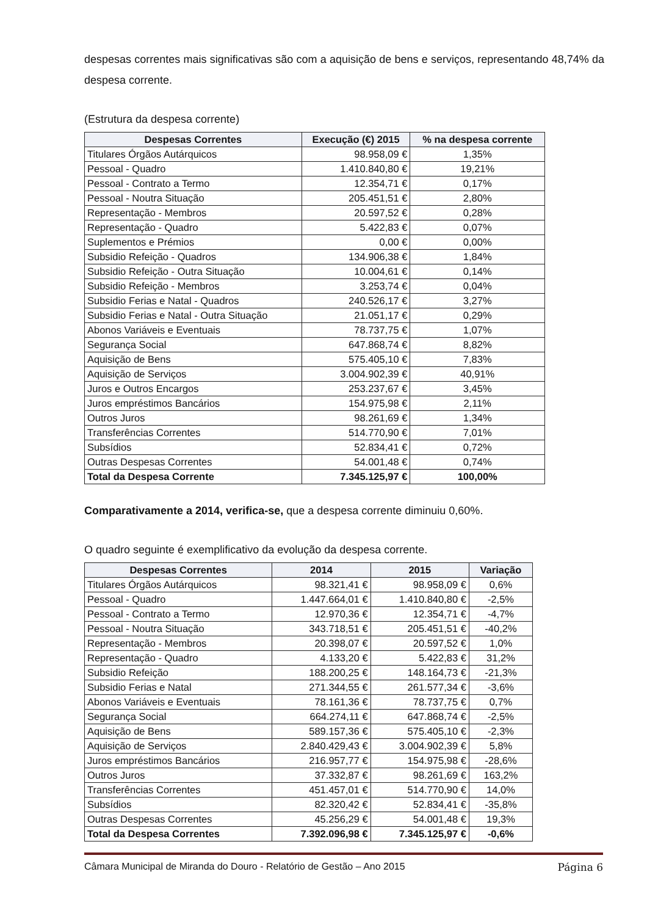despesas correntes mais significativas são com a aquisição de bens e serviços, representando 48,74% da despesa corrente.
(Estrutura da despesa corrente)
| Despesas Correntes | Execução (€) 2015 | % na despesa corrente |
| --- | --- | --- |
| Titulares Órgãos Autárquicos | 98.958,09 € | 1,35% |
| Pessoal - Quadro | 1.410.840,80 € | 19,21% |
| Pessoal - Contrato a Termo | 12.354,71 € | 0,17% |
| Pessoal - Noutra Situação | 205.451,51 € | 2,80% |
| Representação - Membros | 20.597,52 € | 0,28% |
| Representação - Quadro | 5.422,83 € | 0,07% |
| Suplementos e Prémios | 0,00 € | 0,00% |
| Subsidio Refeição - Quadros | 134.906,38 € | 1,84% |
| Subsidio Refeição - Outra Situação | 10.004,61 € | 0,14% |
| Subsidio Refeição - Membros | 3.253,74 € | 0,04% |
| Subsidio Ferias e Natal - Quadros | 240.526,17 € | 3,27% |
| Subsidio Ferias e Natal - Outra Situação | 21.051,17 € | 0,29% |
| Abonos Variáveis e Eventuais | 78.737,75 € | 1,07% |
| Segurança Social | 647.868,74 € | 8,82% |
| Aquisição de Bens | 575.405,10 € | 7,83% |
| Aquisição de Serviços | 3.004.902,39 € | 40,91% |
| Juros e Outros Encargos | 253.237,67 € | 3,45% |
| Juros empréstimos Bancários | 154.975,98 € | 2,11% |
| Outros Juros | 98.261,69 € | 1,34% |
| Transferências Correntes | 514.770,90 € | 7,01% |
| Subsídios | 52.834,41 € | 0,72% |
| Outras Despesas Correntes | 54.001,48 € | 0,74% |
| Total da Despesa Corrente | 7.345.125,97 € | 100,00% |
Comparativamente a 2014, verifica-se, que a despesa corrente diminuiu 0,60%.
O quadro seguinte é exemplificativo da evolução da despesa corrente.
| Despesas Correntes | 2014 | 2015 | Variação |
| --- | --- | --- | --- |
| Titulares Órgãos Autárquicos | 98.321,41 € | 98.958,09 € | 0,6% |
| Pessoal - Quadro | 1.447.664,01 € | 1.410.840,80 € | -2,5% |
| Pessoal - Contrato a Termo | 12.970,36 € | 12.354,71 € | -4,7% |
| Pessoal - Noutra Situação | 343.718,51 € | 205.451,51 € | -40,2% |
| Representação - Membros | 20.398,07 € | 20.597,52 € | 1,0% |
| Representação - Quadro | 4.133,20 € | 5.422,83 € | 31,2% |
| Subsidio Refeição | 188.200,25 € | 148.164,73 € | -21,3% |
| Subsidio Ferias e Natal | 271.344,55 € | 261.577,34 € | -3,6% |
| Abonos Variáveis e Eventuais | 78.161,36 € | 78.737,75 € | 0,7% |
| Segurança Social | 664.274,11 € | 647.868,74 € | -2,5% |
| Aquisição de Bens | 589.157,36 € | 575.405,10 € | -2,3% |
| Aquisição de Serviços | 2.840.429,43 € | 3.004.902,39 € | 5,8% |
| Juros empréstimos Bancários | 216.957,77 € | 154.975,98 € | -28,6% |
| Outros Juros | 37.332,87 € | 98.261,69 € | 163,2% |
| Transferências Correntes | 451.457,01 € | 514.770,90 € | 14,0% |
| Subsídios | 82.320,42 € | 52.834,41 € | -35,8% |
| Outras Despesas Correntes | 45.256,29 € | 54.001,48 € | 19,3% |
| Total da Despesa Correntes | 7.392.096,98 € | 7.345.125,97 € | -0,6% |
Câmara Municipal de Miranda do Douro - Relatório de Gestão – Ano 2015 Página 6